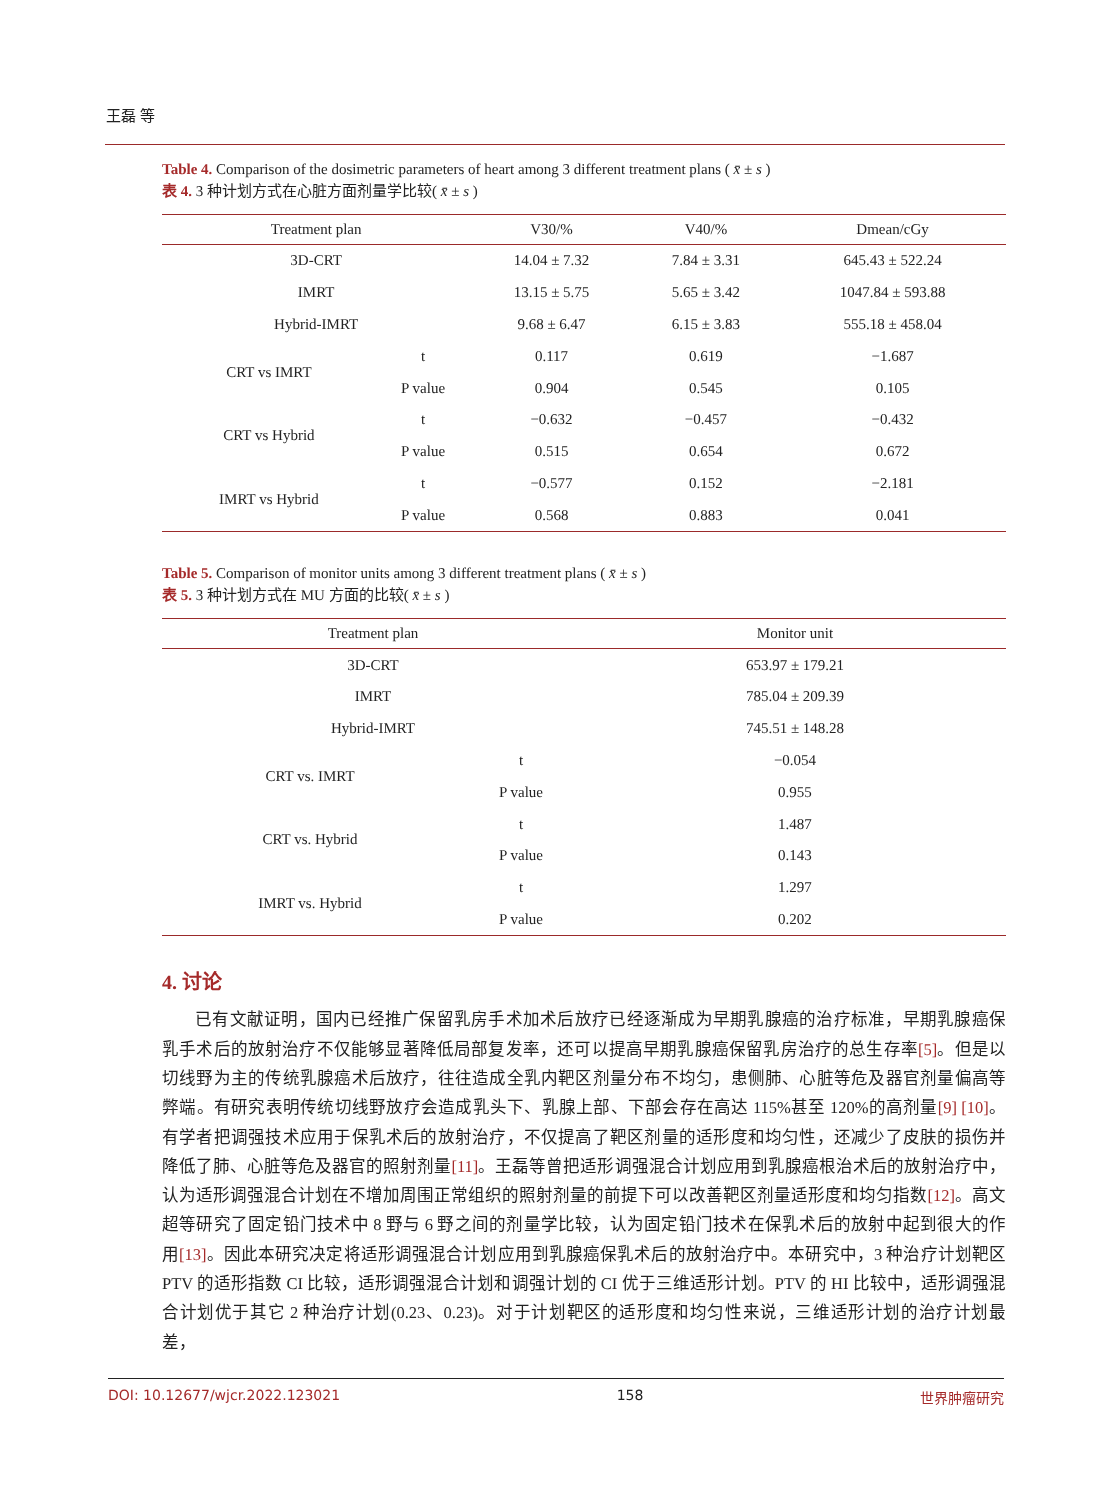王磊 等
Table 4. Comparison of the dosimetric parameters of heart among 3 different treatment plans ( x̄ ± s )
表 4. 3 种计划方式在心脏方面剂量学比较( x̄ ± s )
| Treatment plan | | V30/% | V40/% | Dmean/cGy |
| --- | --- | --- | --- | --- |
| 3D-CRT | | 14.04 ± 7.32 | 7.84 ± 3.31 | 645.43 ± 522.24 |
| IMRT | | 13.15 ± 5.75 | 5.65 ± 3.42 | 1047.84 ± 593.88 |
| Hybrid-IMRT | | 9.68 ± 6.47 | 6.15 ± 3.83 | 555.18 ± 458.04 |
| CRT vs IMRT | t | 0.117 | 0.619 | −1.687 |
| | P value | 0.904 | 0.545 | 0.105 |
| CRT vs Hybrid | t | −0.632 | −0.457 | −0.432 |
| | P value | 0.515 | 0.654 | 0.672 |
| IMRT vs Hybrid | t | −0.577 | 0.152 | −2.181 |
| | P value | 0.568 | 0.883 | 0.041 |
Table 5. Comparison of monitor units among 3 different treatment plans ( x̄ ± s )
表 5. 3 种计划方式在 MU 方面的比较( x̄ ± s )
| Treatment plan | | Monitor unit |
| --- | --- | --- |
| 3D-CRT | | 653.97 ± 179.21 |
| IMRT | | 785.04 ± 209.39 |
| Hybrid-IMRT | | 745.51 ± 148.28 |
| CRT vs. IMRT | t | −0.054 |
| | P value | 0.955 |
| CRT vs. Hybrid | t | 1.487 |
| | P value | 0.143 |
| IMRT vs. Hybrid | t | 1.297 |
| | P value | 0.202 |
4. 讨论
已有文献证明，国内已经推广保留乳房手术加术后放疗已经逐渐成为早期乳腺癌的治疗标准，早期乳腺癌保乳手术后的放射治疗不仅能够显著降低局部复发率，还可以提高早期乳腺癌保留乳房治疗的总生存率[5]。但是以切线野为主的传统乳腺癌术后放疗，往往造成全乳内靶区剂量分布不均匀，患侧肺、心脏等危及器官剂量偏高等弊端。有研究表明传统切线野放疗会造成乳头下、乳腺上部、下部会存在高达 115%甚至 120%的高剂量[9] [10]。有学者把调强技术应用于保乳术后的放射治疗，不仅提高了靶区剂量的适形度和均匀性，还减少了皮肤的损伤并降低了肺、心脏等危及器官的照射剂量[11]。王磊等曾把适形调强混合计划应用到乳腺癌根治术后的放射治疗中，认为适形调强混合计划在不增加周围正常组织的照射剂量的前提下可以改善靶区剂量适形度和均匀指数[12]。高文超等研究了固定铅门技术中 8 野与 6 野之间的剂量学比较，认为固定铅门技术在保乳术后的放射中起到很大的作用[13]。因此本研究决定将适形调强混合计划应用到乳腺癌保乳术后的放射治疗中。本研究中，3 种治疗计划靶区 PTV 的适形指数 CI 比较，适形调强混合计划和调强计划的 CI 优于三维适形计划。PTV 的 HI 比较中，适形调强混合计划优于其它 2 种治疗计划(0.23、0.23)。对于计划靶区的适形度和均匀性来说，三维适形计划的治疗计划最差，
DOI: 10.12677/wjcr.2022.123021 158 世界肿瘤研究